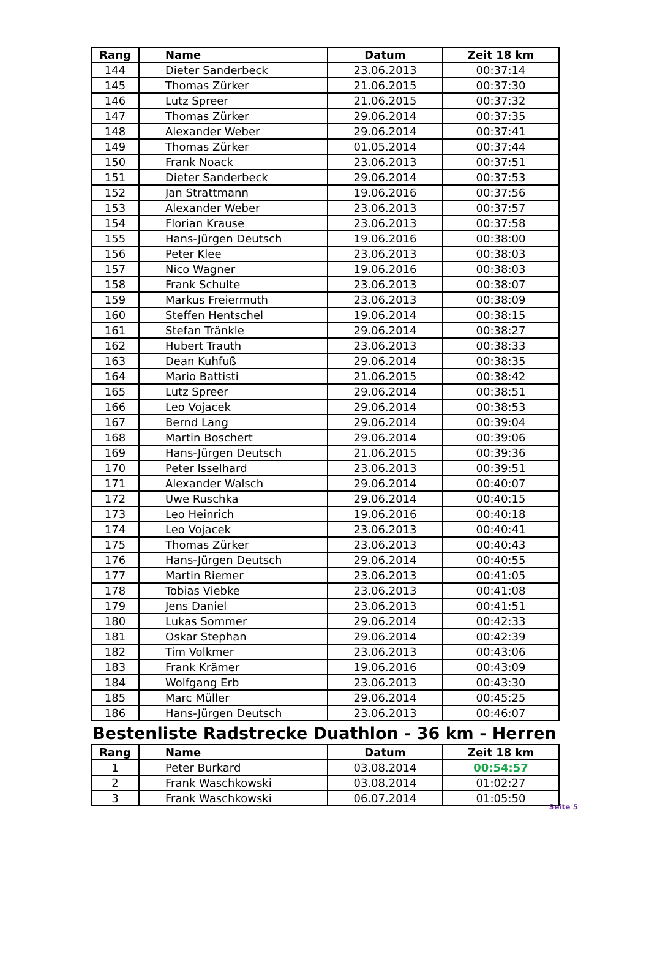| Rang | Name | Datum | Zeit 18 km |
| --- | --- | --- | --- |
| 144 | Dieter Sanderbeck | 23.06.2013 | 00:37:14 |
| 145 | Thomas Zürker | 21.06.2015 | 00:37:30 |
| 146 | Lutz Spreer | 21.06.2015 | 00:37:32 |
| 147 | Thomas Zürker | 29.06.2014 | 00:37:35 |
| 148 | Alexander Weber | 29.06.2014 | 00:37:41 |
| 149 | Thomas Zürker | 01.05.2014 | 00:37:44 |
| 150 | Frank Noack | 23.06.2013 | 00:37:51 |
| 151 | Dieter Sanderbeck | 29.06.2014 | 00:37:53 |
| 152 | Jan Strattmann | 19.06.2016 | 00:37:56 |
| 153 | Alexander Weber | 23.06.2013 | 00:37:57 |
| 154 | Florian Krause | 23.06.2013 | 00:37:58 |
| 155 | Hans-Jürgen Deutsch | 19.06.2016 | 00:38:00 |
| 156 | Peter Klee | 23.06.2013 | 00:38:03 |
| 157 | Nico Wagner | 19.06.2016 | 00:38:03 |
| 158 | Frank Schulte | 23.06.2013 | 00:38:07 |
| 159 | Markus Freiermuth | 23.06.2013 | 00:38:09 |
| 160 | Steffen Hentschel | 19.06.2014 | 00:38:15 |
| 161 | Stefan Tränkle | 29.06.2014 | 00:38:27 |
| 162 | Hubert Trauth | 23.06.2013 | 00:38:33 |
| 163 | Dean Kuhfuß | 29.06.2014 | 00:38:35 |
| 164 | Mario Battisti | 21.06.2015 | 00:38:42 |
| 165 | Lutz Spreer | 29.06.2014 | 00:38:51 |
| 166 | Leo Vojacek | 29.06.2014 | 00:38:53 |
| 167 | Bernd Lang | 29.06.2014 | 00:39:04 |
| 168 | Martin Boschert | 29.06.2014 | 00:39:06 |
| 169 | Hans-Jürgen Deutsch | 21.06.2015 | 00:39:36 |
| 170 | Peter Isselhard | 23.06.2013 | 00:39:51 |
| 171 | Alexander Walsch | 29.06.2014 | 00:40:07 |
| 172 | Uwe Ruschka | 29.06.2014 | 00:40:15 |
| 173 | Leo Heinrich | 19.06.2016 | 00:40:18 |
| 174 | Leo Vojacek | 23.06.2013 | 00:40:41 |
| 175 | Thomas Zürker | 23.06.2013 | 00:40:43 |
| 176 | Hans-Jürgen Deutsch | 29.06.2014 | 00:40:55 |
| 177 | Martin Riemer | 23.06.2013 | 00:41:05 |
| 178 | Tobias Viebke | 23.06.2013 | 00:41:08 |
| 179 | Jens Daniel | 23.06.2013 | 00:41:51 |
| 180 | Lukas Sommer | 29.06.2014 | 00:42:33 |
| 181 | Oskar Stephan | 29.06.2014 | 00:42:39 |
| 182 | Tim Volkmer | 23.06.2013 | 00:43:06 |
| 183 | Frank Krämer | 19.06.2016 | 00:43:09 |
| 184 | Wolfgang Erb | 23.06.2013 | 00:43:30 |
| 185 | Marc Müller | 29.06.2014 | 00:45:25 |
| 186 | Hans-Jürgen Deutsch | 23.06.2013 | 00:46:07 |
Bestenliste Radstrecke Duathlon - 36 km - Herren
| Rang | Name | Datum | Zeit 18 km |
| --- | --- | --- | --- |
| 1 | Peter Burkard | 03.08.2014 | 00:54:57 |
| 2 | Frank Waschkowski | 03.08.2014 | 01:02:27 |
| 3 | Frank Waschkowski | 06.07.2014 | 01:05:50 |
Seite 5